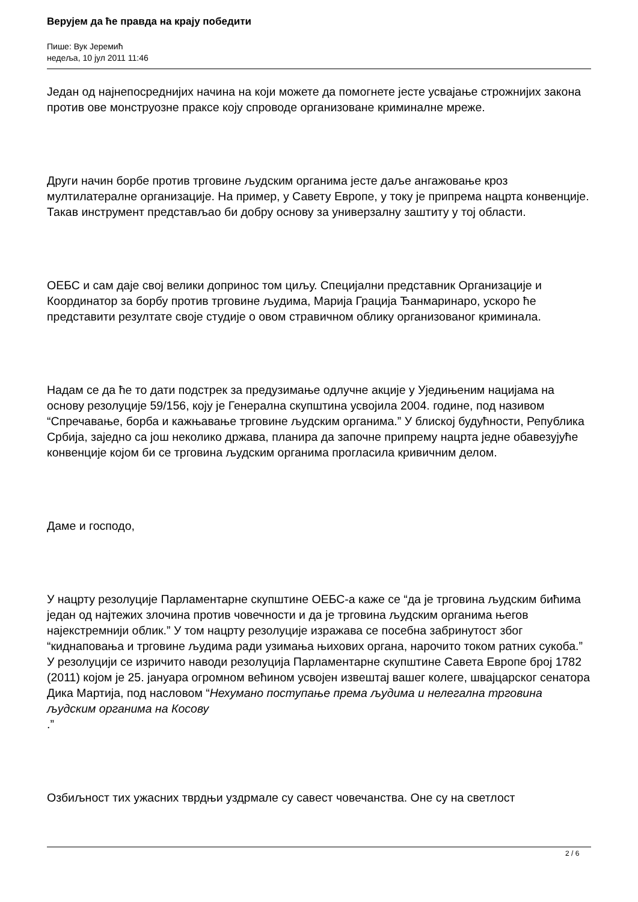Верујем да ће правда на крају победити
Пише: Вук Јеремић
недеља, 10 јул 2011 11:46
Један од најнепосреднијих начина на који можете да помогнете јесте усвајање строжнијих закона против ове монструозне праксе коју спроводе организоване криминалне мреже.
Други начин борбе против трговине људским органима јесте даље ангажовање кроз мултилатералне организације. На пример, у Савету Европе, у току је припрема нацрта конвенције. Такав инструмент представљао би добру основу за универзалну заштиту у тој области.
ОЕБС и сам даје свој велики допринос том циљу. Специјални представник Организације и Координатор за борбу против трговине људима, Марија Грација Ђанмаринаро, ускоро ће представити резултате своје студије о овом стравичном облику организованог криминала.
Надам се да ће то дати подстрек за предузимање одлучне акције у Уједињеним нацијама на основу резолуције 59/156, коју је Генерална скупштина усвојила 2004. године, под називом “Спречавање, борба и кажњавање трговине људским органима.” У блиској будућности, Република Србија, заједно са још неколико држава, планира да започне припрему нацрта једне обавезујуће конвенције којом би се трговина људским органима прогласила кривичним делом.
Даме и господо,
У нацрту резолуције Парламентарне скупштине ОЕБС-а каже се “да је трговина људским бићима један од најтежих злочина против човечности и да је трговина људским органима његов најекстремнији облик.” У том нацрту резолуције изражава се посебна забринутост због “киднаповања и трговине људима ради узимања њихових органа, нарочито током ратних сукоба.” У резолуцији се изричито наводи резолуција Парламентарне скупштине Савета Европе број 1782 (2011) којом је 25. јануара огромном већином усвојен извештај вашег колеге, швајцарског сенатора Дика Мартија, под насловом “Нехумано поступање према људима и нелегална трговина људским органима на Косову
.”
Озбиљност тих ужасних тврдњи уздрмале су савест човечанства. Оне су на светлост
2 / 6